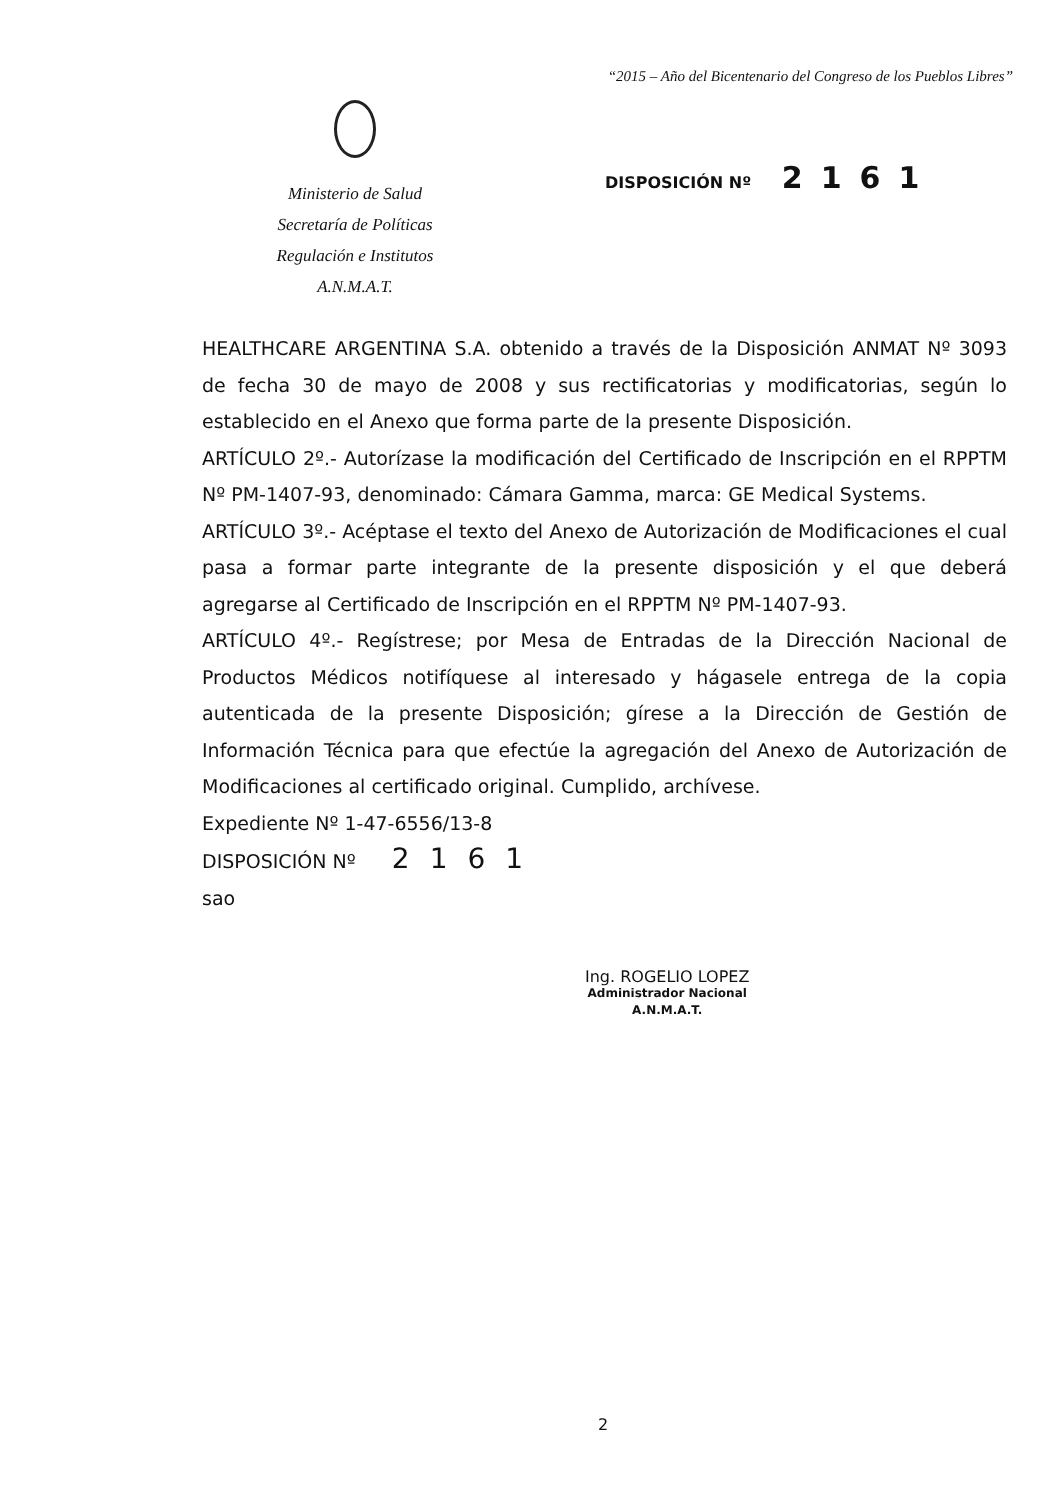“2015 – Año del Bicentenario del Congreso de los Pueblos Libres”
Ministerio de Salud
Secretaría de Políticas
Regulación e Institutos
A.N.M.A.T.
DISPOSICIÓN Nº 2161
HEALTHCARE ARGENTINA S.A. obtenido a través de la Disposición ANMAT Nº 3093 de fecha 30 de mayo de 2008 y sus rectificatorias y modificatorias, según lo establecido en el Anexo que forma parte de la presente Disposición.
ARTÍCULO 2º.- Autorízase la modificación del Certificado de Inscripción en el RPPTM Nº PM-1407-93, denominado: Cámara Gamma, marca: GE Medical Systems.
ARTÍCULO 3º.- Acéptase el texto del Anexo de Autorización de Modificaciones el cual pasa a formar parte integrante de la presente disposición y el que deberá agregarse al Certificado de Inscripción en el RPPTM Nº PM-1407-93.
ARTÍCULO 4º.- Regístrese; por Mesa de Entradas de la Dirección Nacional de Productos Médicos notifíquese al interesado y hágasele entrega de la copia autenticada de la presente Disposición; gírese a la Dirección de Gestión de Información Técnica para que efectúe la agregación del Anexo de Autorización de Modificaciones al certificado original. Cumplido, archívese.
Expediente Nº 1-47-6556/13-8
DISPOSICIÓN Nº 2161
sao
Ing. ROGELIO LOPEZ
Administrador Nacional
A.N.M.A.T.
2